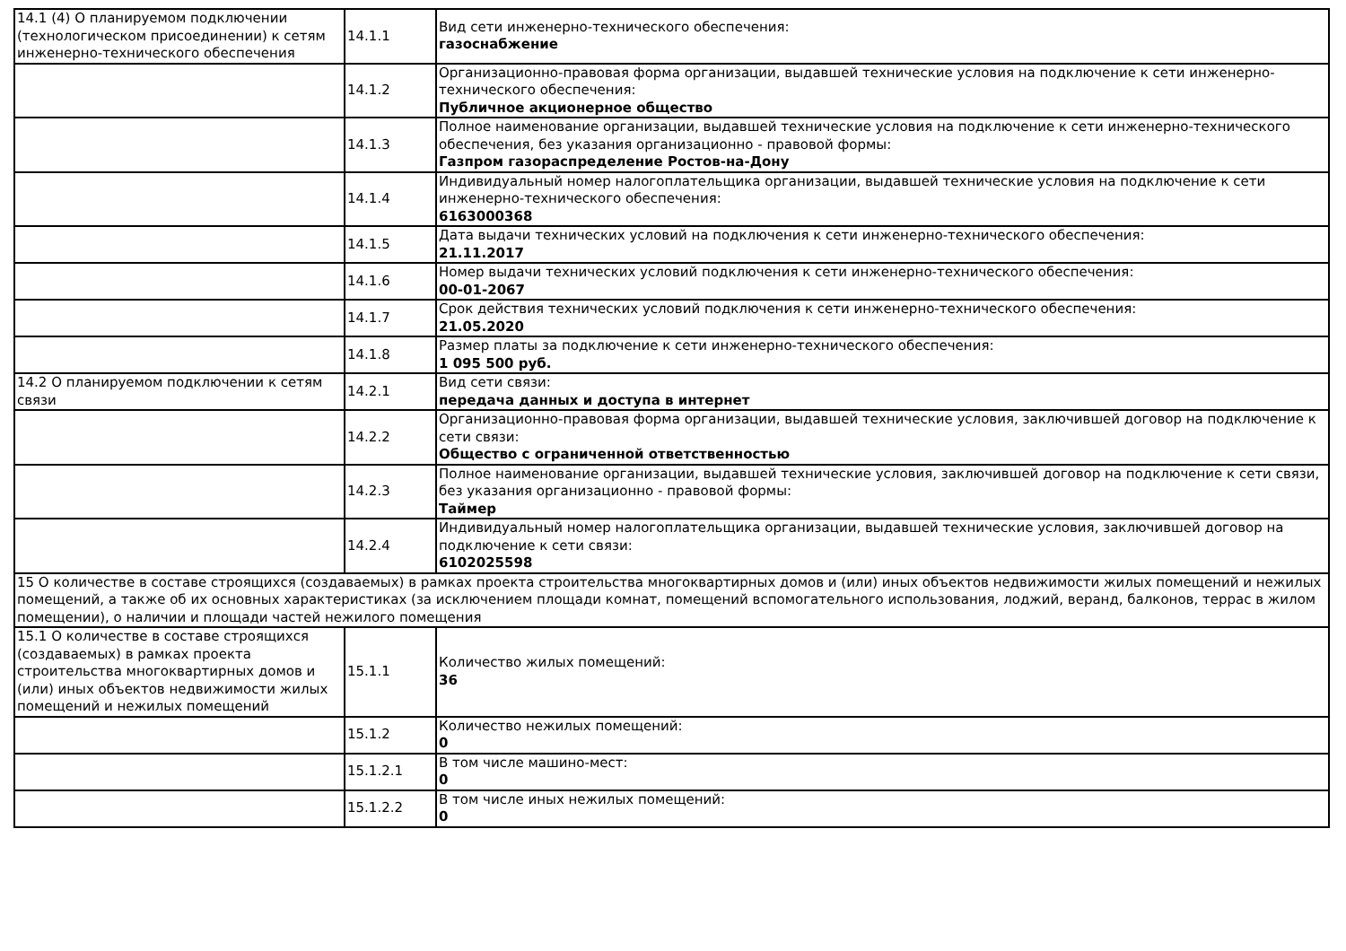| 14.1 (4) О планируемом подключении (технологическом присоединении) к сетям инженерно-технического обеспечения | 14.1.1 | Вид сети инженерно-технического обеспечения: газоснабжение |
| | 14.1.2 | Организационно-правовая форма организации, выдавшей технические условия на подключение к сети инженерно-технического обеспечения: Публичное акционерное общество |
| | 14.1.3 | Полное наименование организации, выдавшей технические условия на подключение к сети инженерно-технического обеспечения, без указания организационно - правовой формы: Газпром газораспределение Ростов-на-Дону |
| | 14.1.4 | Индивидуальный номер налогоплательщика организации, выдавшей технические условия на подключение к сети инженерно-технического обеспечения: 6163000368 |
| | 14.1.5 | Дата выдачи технических условий на подключения к сети инженерно-технического обеспечения: 21.11.2017 |
| | 14.1.6 | Номер выдачи технических условий подключения к сети инженерно-технического обеспечения: 00-01-2067 |
| | 14.1.7 | Срок действия технических условий подключения к сети инженерно-технического обеспечения: 21.05.2020 |
| | 14.1.8 | Размер платы за подключение к сети инженерно-технического обеспечения: 1 095 500 руб. |
| 14.2 О планируемом подключении к сетям связи | 14.2.1 | Вид сети связи: передача данных и доступа в интернет |
| | 14.2.2 | Организационно-правовая форма организации, выдавшей технические условия, заключившей договор на подключение к сети связи: Общество с ограниченной ответственностью |
| | 14.2.3 | Полное наименование организации, выдавшей технические условия, заключившей договор на подключение к сети связи, без указания организационно - правовой формы: Таймер |
| | 14.2.4 | Индивидуальный номер налогоплательщика организации, выдавшей технические условия, заключившей договор на подключение к сети связи: 6102025598 |
| 15 О количестве в составе строящихся (создаваемых) в рамках проекта строительства многоквартирных домов и (или) иных объектов недвижимости жилых помещений и нежилых помещений, а также об их основных характеристиках (за исключением площади комнат, помещений вспомогательного использования, лоджий, веранд, балконов, террас в жилом помещении), о наличии и площади частей нежилого помещения | | |
| 15.1 О количестве в составе строящихся (создаваемых) в рамках проекта строительства многоквартирных домов и (или) иных объектов недвижимости жилых помещений и нежилых помещений | 15.1.1 | Количество жилых помещений: 36 |
| | 15.1.2 | Количество нежилых помещений: 0 |
| | 15.1.2.1 | В том числе машино-мест: 0 |
| | 15.1.2.2 | В том числе иных нежилых помещений: 0 |